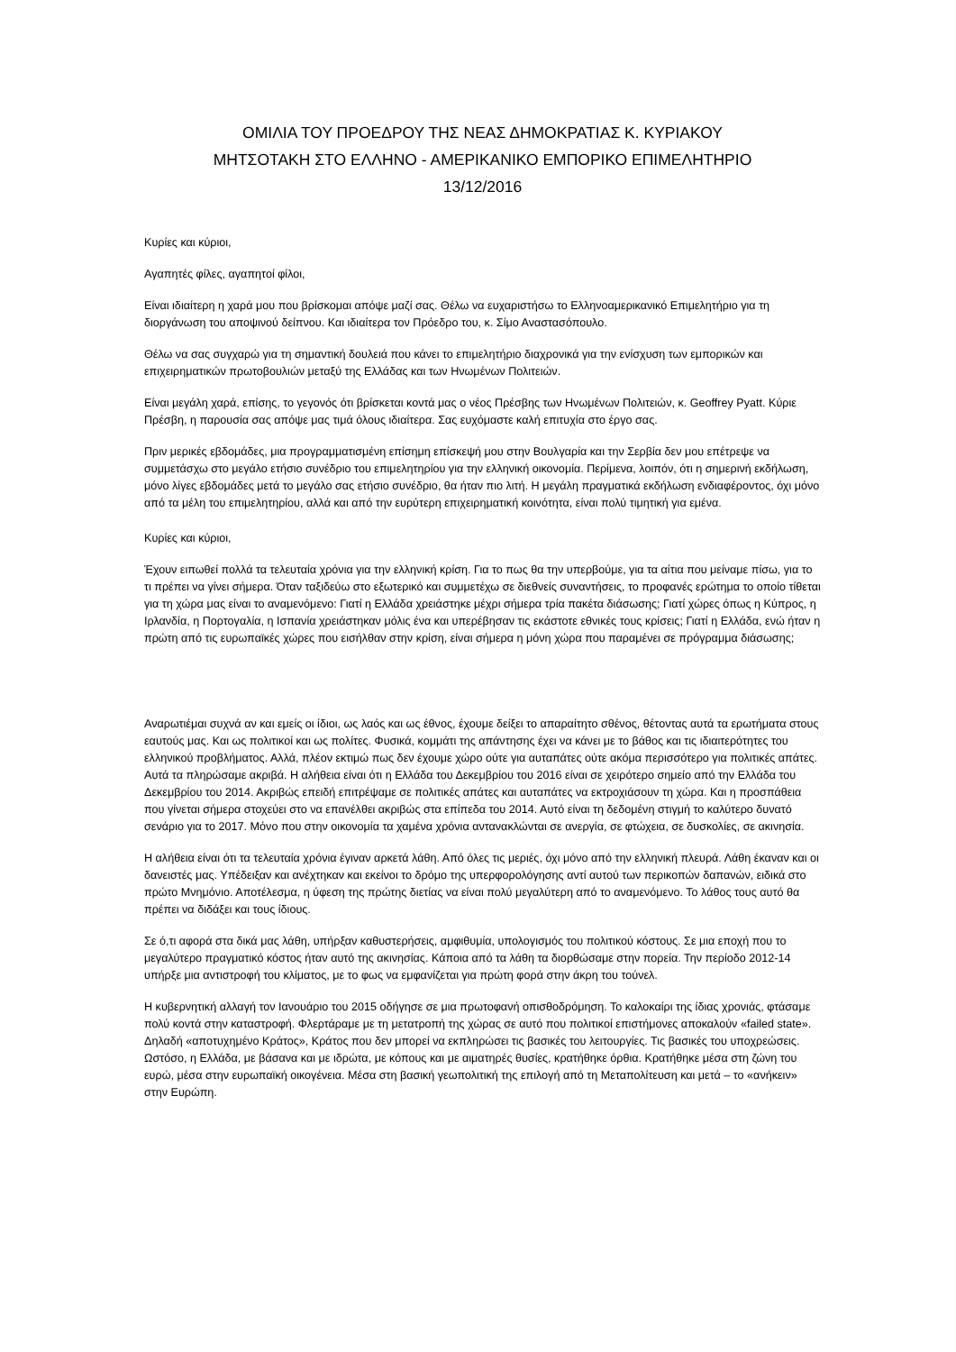ΟΜΙΛΙΑ ΤΟΥ ΠΡΟΕΔΡΟΥ ΤΗΣ ΝΕΑΣ ΔΗΜΟΚΡΑΤΙΑΣ Κ. ΚΥΡΙΑΚΟΥ
ΜΗΤΣΟΤΑΚΗ ΣΤΟ ΕΛΛΗΝΟ - ΑΜΕΡΙΚΑΝΙΚΟ ΕΜΠΟΡΙΚΟ ΕΠΙΜΕΛΗΤΗΡΙΟ
13/12/2016
Κυρίες και κύριοι,
Αγαπητές φίλες, αγαπητοί φίλοι,
Είναι ιδιαίτερη η χαρά μου που βρίσκομαι απόψε μαζί σας. Θέλω να ευχαριστήσω το Ελληνοαμερικανικό Επιμελητήριο για τη διοργάνωση του αποψινού δείπνου. Και ιδιαίτερα τον Πρόεδρο του, κ. Σίμο Αναστασόπουλο.
Θέλω να σας συγχαρώ για τη σημαντική δουλειά που κάνει το επιμελητήριο διαχρονικά για την ενίσχυση των εμπορικών και επιχειρηματικών πρωτοβουλιών μεταξύ της Ελλάδας και των Ηνωμένων Πολιτειών.
Είναι μεγάλη χαρά, επίσης, το γεγονός ότι βρίσκεται κοντά μας ο νέος Πρέσβης των Ηνωμένων Πολιτειών, κ. Geoffrey Pyatt. Κύριε Πρέσβη, η παρουσία σας απόψε μας τιμά όλους ιδιαίτερα. Σας ευχόμαστε καλή επιτυχία στο έργο σας.
Πριν μερικές εβδομάδες, μια προγραμματισμένη επίσημη επίσκεψή μου στην Βουλγαρία και την Σερβία δεν μου επέτρεψε να συμμετάσχω στο μεγάλο ετήσιο συνέδριο του επιμελητηρίου για την ελληνική οικονομία. Περίμενα, λοιπόν, ότι η σημερινή εκδήλωση, μόνο λίγες εβδομάδες μετά το μεγάλο σας ετήσιο συνέδριο, θα ήταν πιο λιτή. Η μεγάλη πραγματικά εκδήλωση ενδιαφέροντος, όχι μόνο από τα μέλη του επιμελητηρίου, αλλά και από την ευρύτερη επιχειρηματική κοινότητα, είναι πολύ τιμητική για εμένα.
Κυρίες και κύριοι,
Έχουν ειπωθεί πολλά τα τελευταία χρόνια για την ελληνική κρίση. Για το πως θα την υπερβούμε, για τα αίτια που μείναμε πίσω, για το τι πρέπει να γίνει σήμερα. Όταν ταξιδεύω στο εξωτερικό και συμμετέχω σε διεθνείς συναντήσεις, το προφανές ερώτημα το οποίο τίθεται για τη χώρα μας είναι το αναμενόμενο: Γιατί η Ελλάδα χρειάστηκε μέχρι σήμερα τρία πακέτα διάσωσης; Γιατί χώρες όπως η Κύπρος, η Ιρλανδία, η Πορτογαλία, η Ισπανία χρειάστηκαν μόλις ένα και υπερέβησαν τις εκάστοτε εθνικές τους κρίσεις; Γιατί η Ελλάδα, ενώ ήταν η πρώτη από τις ευρωπαϊκές χώρες που εισήλθαν στην κρίση, είναι σήμερα η μόνη χώρα που παραμένει σε πρόγραμμα διάσωσης;
Αναρωτιέμαι συχνά αν και εμείς οι ίδιοι, ως λαός και ως έθνος, έχουμε δείξει το απαραίτητο σθένος, θέτοντας αυτά τα ερωτήματα στους εαυτούς μας. Και ως πολιτικοί και ως πολίτες. Φυσικά, κομμάτι της απάντησης έχει να κάνει με το βάθος και τις ιδιαιτερότητες του ελληνικού προβλήματος. Αλλά, πλέον εκτιμώ πως δεν έχουμε χώρο ούτε για αυταπάτες ούτε ακόμα περισσότερο για πολιτικές απάτες. Αυτά τα πληρώσαμε ακριβά. Η αλήθεια είναι ότι η Ελλάδα του Δεκεμβρίου του 2016 είναι σε χειρότερο σημείο από την Ελλάδα του Δεκεμβρίου του 2014. Ακριβώς επειδή επιτρέψαμε σε πολιτικές απάτες και αυταπάτες να εκτροχιάσουν τη χώρα. Και η προσπάθεια που γίνεται σήμερα στοχεύει στο να επανέλθει ακριβώς στα επίπεδα του 2014. Αυτό είναι τη δεδομένη στιγμή το καλύτερο δυνατό σενάριο για το 2017. Μόνο που στην οικονομία τα χαμένα χρόνια αντανακλώνται σε ανεργία, σε φτώχεια, σε δυσκολίες, σε ακινησία.
Η αλήθεια είναι ότι τα τελευταία χρόνια έγιναν αρκετά λάθη. Από όλες τις μεριές, όχι μόνο από την ελληνική πλευρά. Λάθη έκαναν και οι δανειστές μας. Υπέδειξαν και ανέχτηκαν και εκείνοι το δρόμο της υπερφορολόγησης αντί αυτού των περικοπών δαπανών, ειδικά στο πρώτο Μνημόνιο. Αποτέλεσμα, η ύφεση της πρώτης διετίας να είναι πολύ μεγαλύτερη από το αναμενόμενο. Το λάθος τους αυτό θα πρέπει να διδάξει και τους ίδιους.
Σε ό,τι αφορά στα δικά μας λάθη, υπήρξαν καθυστερήσεις, αμφιθυμία, υπολογισμός του πολιτικού κόστους. Σε μια εποχή που το μεγαλύτερο πραγματικό κόστος ήταν αυτό της ακινησίας. Κάποια από τα λάθη τα διορθώσαμε στην πορεία. Την περίοδο 2012-14 υπήρξε μια αντιστροφή του κλίματος, με το φως να εμφανίζεται για πρώτη φορά στην άκρη του τούνελ.
Η κυβερνητική αλλαγή τον Ιανουάριο του 2015 οδήγησε σε μια πρωτοφανή οπισθοδρόμηση. Το καλοκαίρι της ίδιας χρονιάς, φτάσαμε πολύ κοντά στην καταστροφή. Φλερτάραμε με τη μετατροπή της χώρας σε αυτό που πολιτικοί επιστήμονες αποκαλούν «failed state». Δηλαδή «αποτυχημένο Κράτος», Κράτος που δεν μπορεί να εκπληρώσει τις βασικές του λειτουργίες. Τις βασικές του υποχρεώσεις. Ωστόσο, η Ελλάδα, με βάσανα και με ιδρώτα, με κόπους και με αιματηρές θυσίες, κρατήθηκε όρθια. Κρατήθηκε μέσα στη ζώνη του ευρώ, μέσα στην ευρωπαϊκή οικογένεια. Μέσα στη βασική γεωπολιτική της επιλογή από τη Μεταπολίτευση και μετά – το «ανήκειν» στην Ευρώπη.